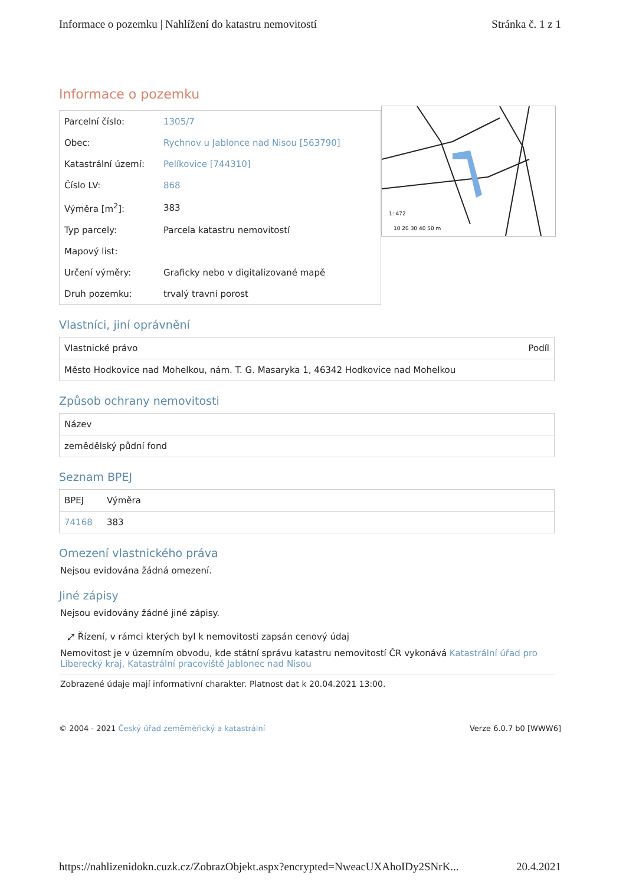Informace o pozemku | Nahlížení do katastru nemovitostí Stránka č. 1 z 1
Informace o pozemku
| Parcelní číslo: | 1305/7 |
| Obec: | Rychnov u Jablonce nad Nisou [563790] |
| Katastrální území: | Pelíkovice [744310] |
| Číslo LV: | 868 |
| Výměra [m<sup>2</sup>]: | 383 |
| Typ parcely: | Parcela katastru nemovitostí |
| Mapový list: | |
| Určení výměry: | Graficky nebo v digitalizované mapě |
| Druh pozemku: | trvalý travní porost |
1: 472
10 20 30 40 50 m
Vlastníci, jiní oprávnění
| Vlastnické právo | Podíl |
| --- | --- |
| Město Hodkovice nad Mohelkou, nám. T. G. Masaryka 1, 46342 Hodkovice nad Mohelkou | |
Způsob ochrany nemovitosti
| Název |
| --- |
| zemědělský půdní fond |
Seznam BPEJ
| BPEJ | Výměra |
| --- | --- |
| 74168 | 383 |
Omezení vlastnického práva
Nejsou evidována žádná omezení.
Jiné zápisy
Nejsou evidovány žádné jiné zápisy.
⤢ Řízení, v rámci kterých byl k nemovitosti zapsán cenový údaj
Nemovitost je v územním obvodu, kde státní správu katastru nemovitostí ČR vykonává Katastrální úřad pro Liberecký kraj, Katastrální pracoviště Jablonec nad Nisou
Zobrazené údaje mají informativní charakter. Platnost dat k 20.04.2021 13:00.
© 2004 - 2021 Český úřad zeměměřický a katastrální Verze 6.0.7 b0 [WWW6]
https://nahlizenidokn.cuzk.cz/ZobrazObjekt.aspx?encrypted=NweacUXAhoIDy2SNrK... 20.4.2021